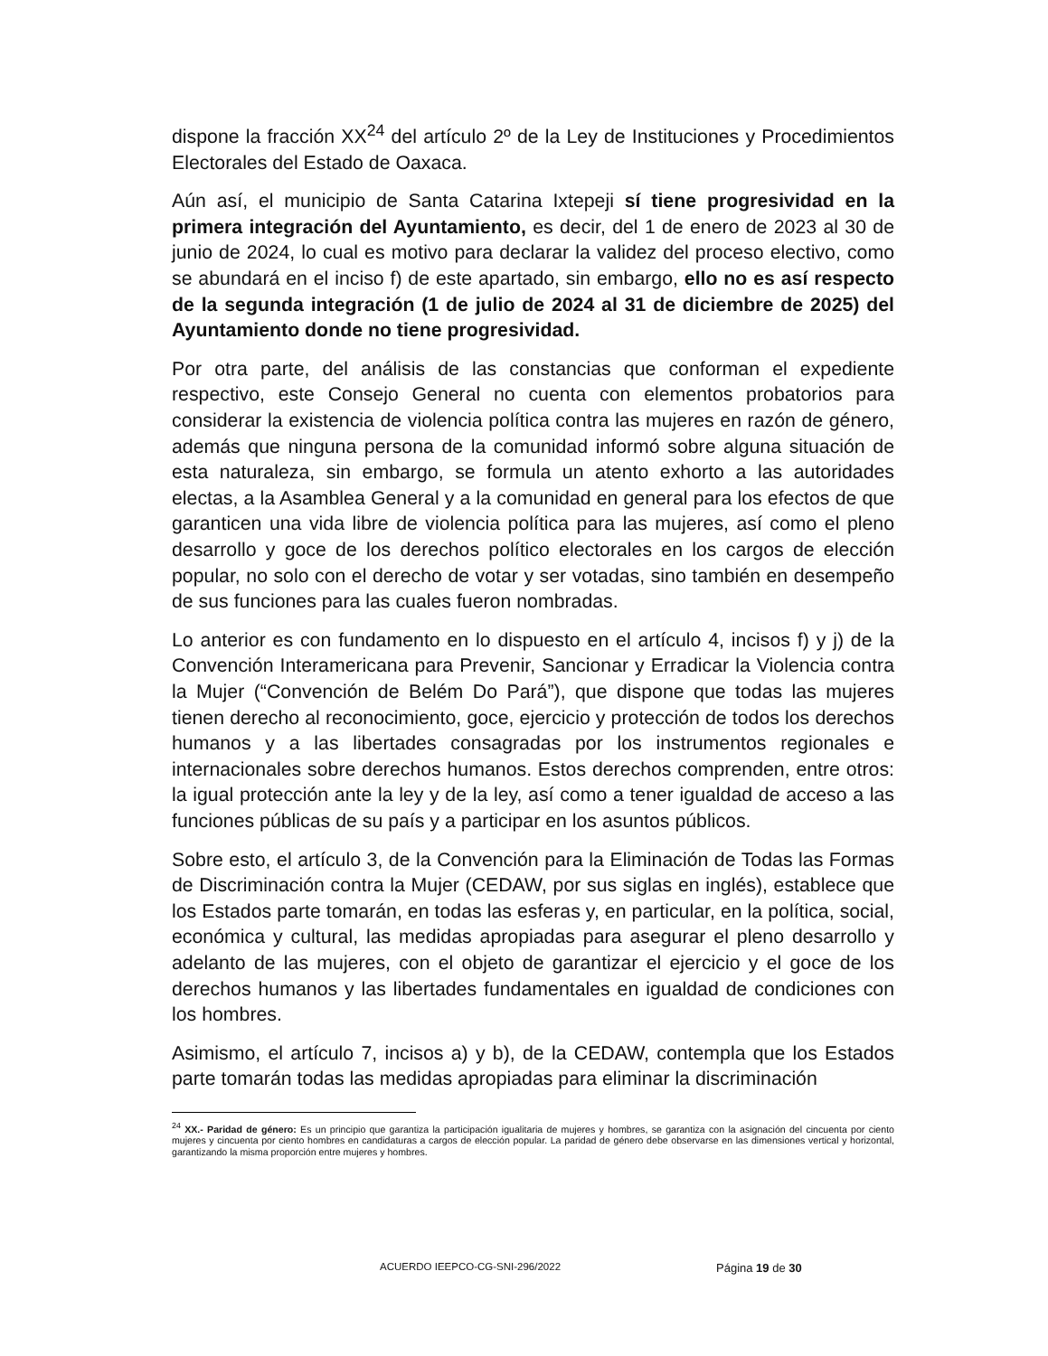dispone la fracción XX<sup>24</sup> del artículo 2º de la Ley de Instituciones y Procedimientos Electorales del Estado de Oaxaca.
Aún así, el municipio de Santa Catarina Ixtepeji sí tiene progresividad en la primera integración del Ayuntamiento, es decir, del 1 de enero de 2023 al 30 de junio de 2024, lo cual es motivo para declarar la validez del proceso electivo, como se abundará en el inciso f) de este apartado, sin embargo, ello no es así respecto de la segunda integración (1 de julio de 2024 al 31 de diciembre de 2025) del Ayuntamiento donde no tiene progresividad.
Por otra parte, del análisis de las constancias que conforman el expediente respectivo, este Consejo General no cuenta con elementos probatorios para considerar la existencia de violencia política contra las mujeres en razón de género, además que ninguna persona de la comunidad informó sobre alguna situación de esta naturaleza, sin embargo, se formula un atento exhorto a las autoridades electas, a la Asamblea General y a la comunidad en general para los efectos de que garanticen una vida libre de violencia política para las mujeres, así como el pleno desarrollo y goce de los derechos político electorales en los cargos de elección popular, no solo con el derecho de votar y ser votadas, sino también en desempeño de sus funciones para las cuales fueron nombradas.
Lo anterior es con fundamento en lo dispuesto en el artículo 4, incisos f) y j) de la Convención Interamericana para Prevenir, Sancionar y Erradicar la Violencia contra la Mujer (“Convención de Belém Do Pará”), que dispone que todas las mujeres tienen derecho al reconocimiento, goce, ejercicio y protección de todos los derechos humanos y a las libertades consagradas por los instrumentos regionales e internacionales sobre derechos humanos. Estos derechos comprenden, entre otros: la igual protección ante la ley y de la ley, así como a tener igualdad de acceso a las funciones públicas de su país y a participar en los asuntos públicos.
Sobre esto, el artículo 3, de la Convención para la Eliminación de Todas las Formas de Discriminación contra la Mujer (CEDAW, por sus siglas en inglés), establece que los Estados parte tomarán, en todas las esferas y, en particular, en la política, social, económica y cultural, las medidas apropiadas para asegurar el pleno desarrollo y adelanto de las mujeres, con el objeto de garantizar el ejercicio y el goce de los derechos humanos y las libertades fundamentales en igualdad de condiciones con los hombres.
Asimismo, el artículo 7, incisos a) y b), de la CEDAW, contempla que los Estados parte tomarán todas las medidas apropiadas para eliminar la discriminación
<sup>24</sup> XX.- Paridad de género: Es un principio que garantiza la participación igualitaria de mujeres y hombres, se garantiza con la asignación del cincuenta por ciento mujeres y cincuenta por ciento hombres en candidaturas a cargos de elección popular. La paridad de género debe observarse en las dimensiones vertical y horizontal, garantizando la misma proporción entre mujeres y hombres.
ACUERDO IEEPCO-CG-SNI-296/2022 Página 19 de 30